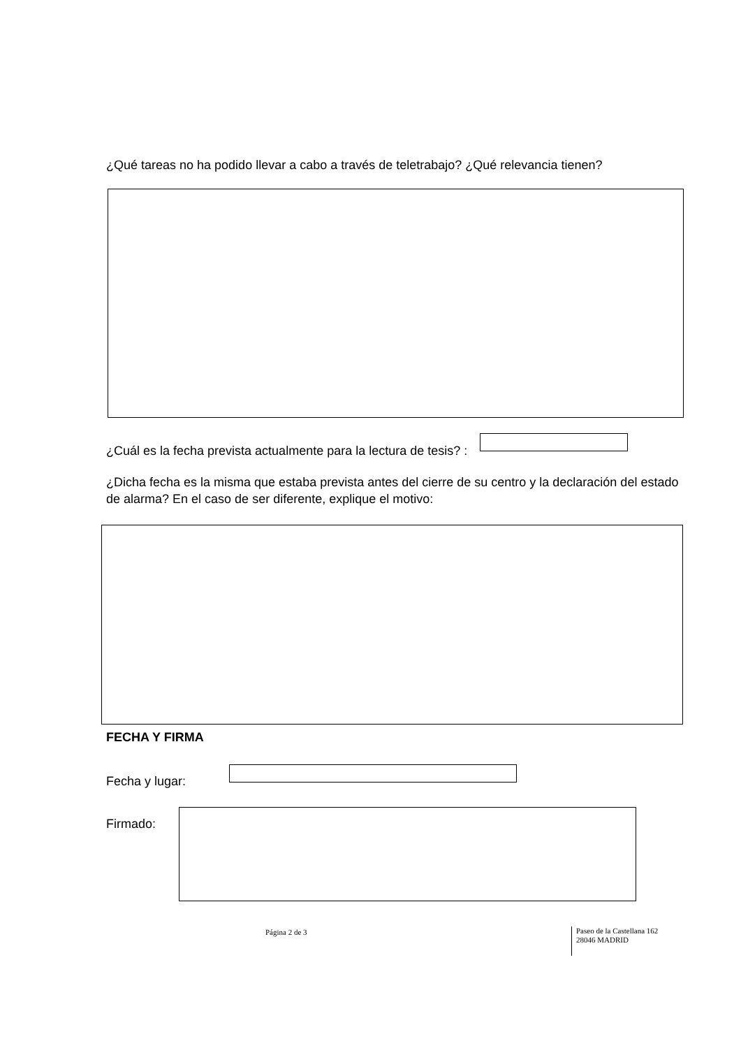¿Qué tareas no ha podido llevar a cabo a través de teletrabajo? ¿Qué relevancia tienen?
¿Cuál es la fecha prevista actualmente para la lectura de tesis? :
¿Dicha fecha es la misma que estaba prevista antes del cierre de su centro y la declaración del estado de alarma? En el caso de ser diferente, explique el motivo:
FECHA Y FIRMA
Fecha y lugar:
Firmado:
Página 2 de 3
Paseo de la Castellana 162
28046 MADRID